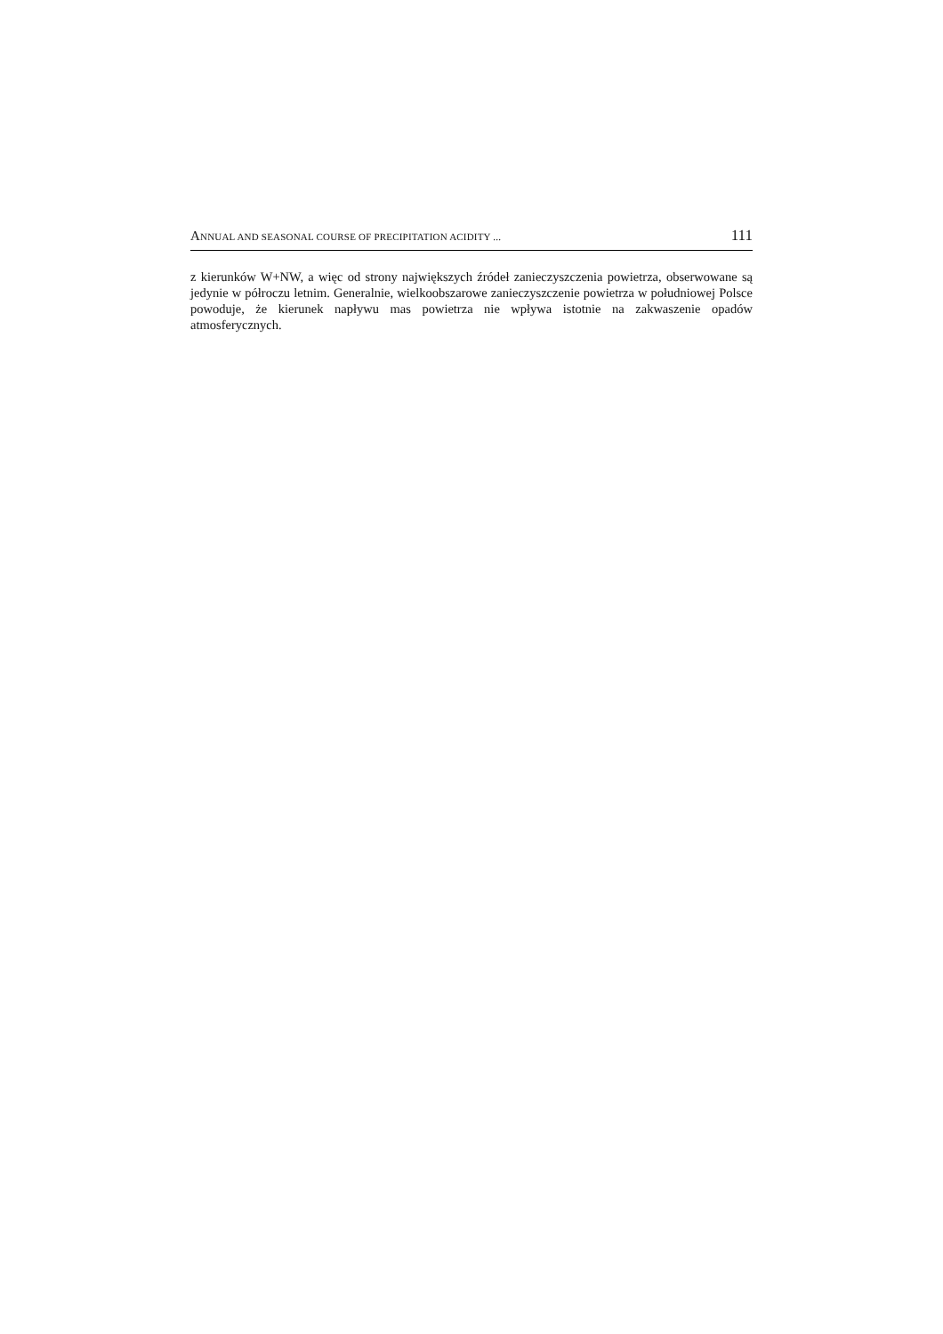ANNUAL AND SEASONAL COURSE OF PRECIPITATION ACIDITY ... 111
z kierunków W+NW, a więc od strony największych źródeł zanieczyszczenia powietrza, obserwowane są jedynie w półroczu letnim. Generalnie, wielkoobszarowe zanieczyszczenie powietrza w południowej Polsce powoduje, że kierunek napływu mas powietrza nie wpływa istotnie na zakwaszenie opadów atmosferycznych.